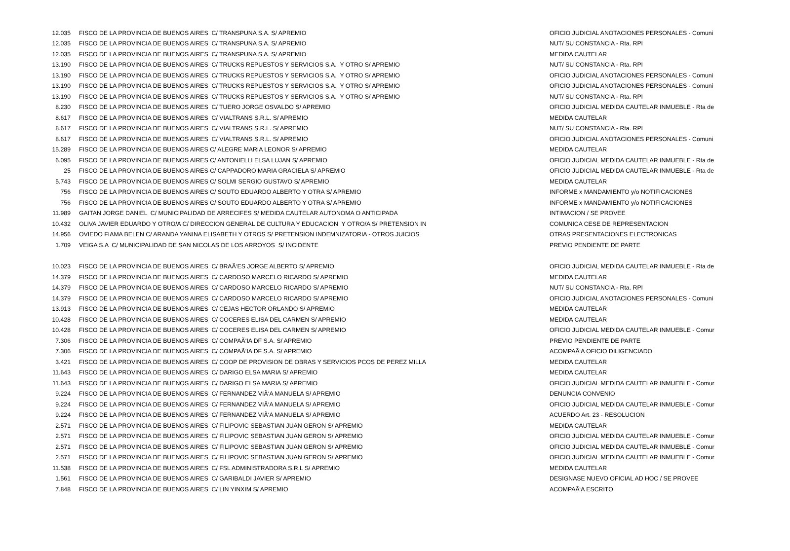| 12.035 | FISCO DE LA PROVINCIA DE BUENOS AIRES C/ TRANSPUNA S.A. S/ APREMIO | OFICIO JUDICIAL ANOTACIONES PERSONALES - Comuni |
| 12.035 | FISCO DE LA PROVINCIA DE BUENOS AIRES C/ TRANSPUNA S.A. S/ APREMIO | NUT/ SU CONSTANCIA - Rta. RPI |
| 12.035 | FISCO DE LA PROVINCIA DE BUENOS AIRES C/ TRANSPUNA S.A. S/ APREMIO | MEDIDA CAUTELAR |
| 13.190 | FISCO DE LA PROVINCIA DE BUENOS AIRES C/ TRUCKS REPUESTOS Y SERVICIOS S.A. Y OTRO S/ APREMIO | NUT/ SU CONSTANCIA - Rta. RPI |
| 13.190 | FISCO DE LA PROVINCIA DE BUENOS AIRES C/ TRUCKS REPUESTOS Y SERVICIOS S.A. Y OTRO S/ APREMIO | OFICIO JUDICIAL ANOTACIONES PERSONALES - Comuni |
| 13.190 | FISCO DE LA PROVINCIA DE BUENOS AIRES C/ TRUCKS REPUESTOS Y SERVICIOS S.A. Y OTRO S/ APREMIO | OFICIO JUDICIAL ANOTACIONES PERSONALES - Comuni |
| 13.190 | FISCO DE LA PROVINCIA DE BUENOS AIRES C/ TRUCKS REPUESTOS Y SERVICIOS S.A. Y OTRO S/ APREMIO | NUT/ SU CONSTANCIA - Rta. RPI |
| 8.230 | FISCO DE LA PROVINCIA DE BUENOS AIRES C/ TUERO JORGE OSVALDO S/ APREMIO | OFICIO JUDICIAL MEDIDA CAUTELAR INMUEBLE - Rta de |
| 8.617 | FISCO DE LA PROVINCIA DE BUENOS AIRES C/ VIALTRANS S.R.L. S/ APREMIO | MEDIDA CAUTELAR |
| 8.617 | FISCO DE LA PROVINCIA DE BUENOS AIRES C/ VIALTRANS S.R.L. S/ APREMIO | NUT/ SU CONSTANCIA - Rta. RPI |
| 8.617 | FISCO DE LA PROVINCIA DE BUENOS AIRES C/ VIALTRANS S.R.L. S/ APREMIO | OFICIO JUDICIAL ANOTACIONES PERSONALES - Comuni |
| 15.289 | FISCO DE LA PROVINCIA DE BUENOS AIRES C/ ALEGRE MARIA LEONOR S/ APREMIO | MEDIDA CAUTELAR |
| 6.095 | FISCO DE LA PROVINCIA DE BUENOS AIRES C/ ANTONIELLI ELSA LUJAN S/ APREMIO | OFICIO JUDICIAL MEDIDA CAUTELAR INMUEBLE - Rta de |
| 25 | FISCO DE LA PROVINCIA DE BUENOS AIRES C/ CAPPADORO MARIA GRACIELA S/ APREMIO | OFICIO JUDICIAL MEDIDA CAUTELAR INMUEBLE - Rta de |
| 5.743 | FISCO DE LA PROVINCIA DE BUENOS AIRES C/ SOLMI SERGIO GUSTAVO S/ APREMIO | MEDIDA CAUTELAR |
| 756 | FISCO DE LA PROVINCIA DE BUENOS AIRES C/ SOUTO EDUARDO ALBERTO Y OTRA S/ APREMIO | INFORME x MANDAMIENTO y/o NOTIFICACIONES |
| 756 | FISCO DE LA PROVINCIA DE BUENOS AIRES C/ SOUTO EDUARDO ALBERTO Y OTRA S/ APREMIO | INFORME x MANDAMIENTO y/o NOTIFICACIONES |
| 11.989 | GAITAN JORGE DANIEL C/ MUNICIPALIDAD DE ARRECIFES S/ MEDIDA CAUTELAR AUTONOMA O ANTICIPADA | INTIMACION / SE PROVEE |
| 10.432 | OLIVA JAVIER EDUARDO Y OTRO/A C/ DIRECCION GENERAL DE CULTURA Y EDUCACION Y OTRO/A S/ PRETENSION IN | COMUNICA CESE DE REPRESENTACION |
| 14.956 | OVIEDO FIAMA BELEN C/ ARANDA YANINA ELISABETH Y OTROS S/ PRETENSION INDEMNIZATORIA - OTROS JUICIOS | OTRAS PRESENTACIONES ELECTRONICAS |
| 1.709 | VEIGA S.A C/ MUNICIPALIDAD DE SAN NICOLAS DE LOS ARROYOS S/ INCIDENTE | PREVIO PENDIENTE DE PARTE |
| 10.023 | FISCO DE LA PROVINCIA DE BUENOS AIRES C/ BRAÃ‘ES JORGE ALBERTO S/ APREMIO | OFICIO JUDICIAL MEDIDA CAUTELAR INMUEBLE - Rta de |
| 14.379 | FISCO DE LA PROVINCIA DE BUENOS AIRES C/ CARDOSO MARCELO RICARDO S/ APREMIO | MEDIDA CAUTELAR |
| 14.379 | FISCO DE LA PROVINCIA DE BUENOS AIRES C/ CARDOSO MARCELO RICARDO S/ APREMIO | NUT/ SU CONSTANCIA - Rta. RPI |
| 14.379 | FISCO DE LA PROVINCIA DE BUENOS AIRES C/ CARDOSO MARCELO RICARDO S/ APREMIO | OFICIO JUDICIAL ANOTACIONES PERSONALES - Comuni |
| 13.913 | FISCO DE LA PROVINCIA DE BUENOS AIRES C/ CEJAS HECTOR ORLANDO S/ APREMIO | MEDIDA CAUTELAR |
| 10.428 | FISCO DE LA PROVINCIA DE BUENOS AIRES C/ COCERES ELISA DEL CARMEN S/ APREMIO | MEDIDA CAUTELAR |
| 10.428 | FISCO DE LA PROVINCIA DE BUENOS AIRES C/ COCERES ELISA DEL CARMEN S/ APREMIO | OFICIO JUDICIAL MEDIDA CAUTELAR INMUEBLE - Comur |
| 7.306 | FISCO DE LA PROVINCIA DE BUENOS AIRES C/ COMPAÃ‘IA DF S.A. S/ APREMIO | PREVIO PENDIENTE DE PARTE |
| 7.306 | FISCO DE LA PROVINCIA DE BUENOS AIRES C/ COMPAÃ‘IA DF S.A. S/ APREMIO | ACOMPAÃ‘A OFICIO DILIGENCIADO |
| 3.421 | FISCO DE LA PROVINCIA DE BUENOS AIRES C/ COOP DE PROVISION DE OBRAS Y SERVICIOS PCOS DE PEREZ MILLA | MEDIDA CAUTELAR |
| 11.643 | FISCO DE LA PROVINCIA DE BUENOS AIRES C/ DARIGO ELSA MARIA S/ APREMIO | MEDIDA CAUTELAR |
| 11.643 | FISCO DE LA PROVINCIA DE BUENOS AIRES C/ DARIGO ELSA MARIA S/ APREMIO | OFICIO JUDICIAL MEDIDA CAUTELAR INMUEBLE - Comur |
| 9.224 | FISCO DE LA PROVINCIA DE BUENOS AIRES C/ FERNANDEZ VIÃ‘A MANUELA S/ APREMIO | DENUNCIA CONVENIO |
| 9.224 | FISCO DE LA PROVINCIA DE BUENOS AIRES C/ FERNANDEZ VIÃ‘A MANUELA S/ APREMIO | OFICIO JUDICIAL MEDIDA CAUTELAR INMUEBLE - Comur |
| 9.224 | FISCO DE LA PROVINCIA DE BUENOS AIRES C/ FERNANDEZ VIÃ‘A MANUELA S/ APREMIO | ACUERDO Art. 23 - RESOLUCION |
| 2.571 | FISCO DE LA PROVINCIA DE BUENOS AIRES C/ FILIPOVIC SEBASTIAN JUAN GERON S/ APREMIO | MEDIDA CAUTELAR |
| 2.571 | FISCO DE LA PROVINCIA DE BUENOS AIRES C/ FILIPOVIC SEBASTIAN JUAN GERON S/ APREMIO | OFICIO JUDICIAL MEDIDA CAUTELAR INMUEBLE - Comur |
| 2.571 | FISCO DE LA PROVINCIA DE BUENOS AIRES C/ FILIPOVIC SEBASTIAN JUAN GERON S/ APREMIO | OFICIO JUDICIAL MEDIDA CAUTELAR INMUEBLE - Comur |
| 2.571 | FISCO DE LA PROVINCIA DE BUENOS AIRES C/ FILIPOVIC SEBASTIAN JUAN GERON S/ APREMIO | OFICIO JUDICIAL MEDIDA CAUTELAR INMUEBLE - Comur |
| 11.538 | FISCO DE LA PROVINCIA DE BUENOS AIRES C/ FSL ADMINISTRADORA S.R.L S/ APREMIO | MEDIDA CAUTELAR |
| 1.561 | FISCO DE LA PROVINCIA DE BUENOS AIRES C/ GARIBALDI JAVIER S/ APREMIO | DESIGNASE NUEVO OFICIAL AD HOC / SE PROVEE |
| 7.848 | FISCO DE LA PROVINCIA DE BUENOS AIRES C/ LIN YINXIM S/ APREMIO | ACOMPAÃ‘A ESCRITO |